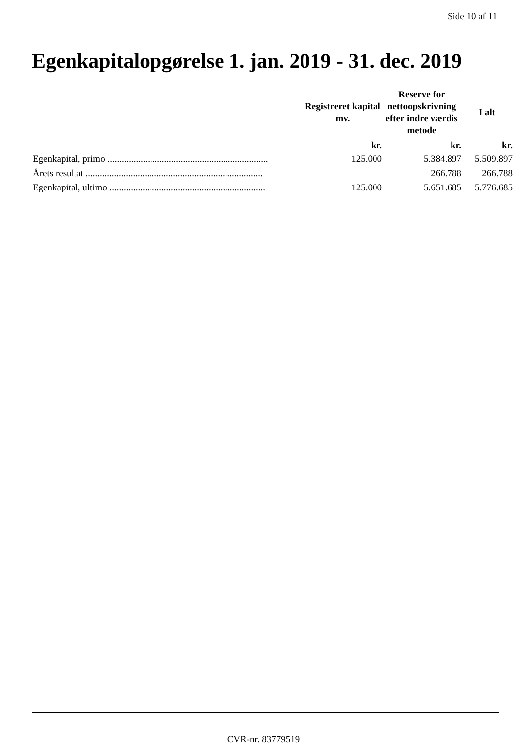Side 10 af 11
Egenkapitalopgørelse 1. jan. 2019 - 31. dec. 2019
| | Registreret kapital mv. | Reserve for nettoopskrivning efter indre værdis metode | I alt |
| --- | --- | --- | --- |
| | kr. | kr. | kr. |
| Egenkapital, primo .................................................................... | 125.000 | 5.384.897 | 5.509.897 |
| Årets resultat ........................................................................... | | 266.788 | 266.788 |
| Egenkapital, ultimo .................................................................. | 125.000 | 5.651.685 | 5.776.685 |
CVR-nr. 83779519